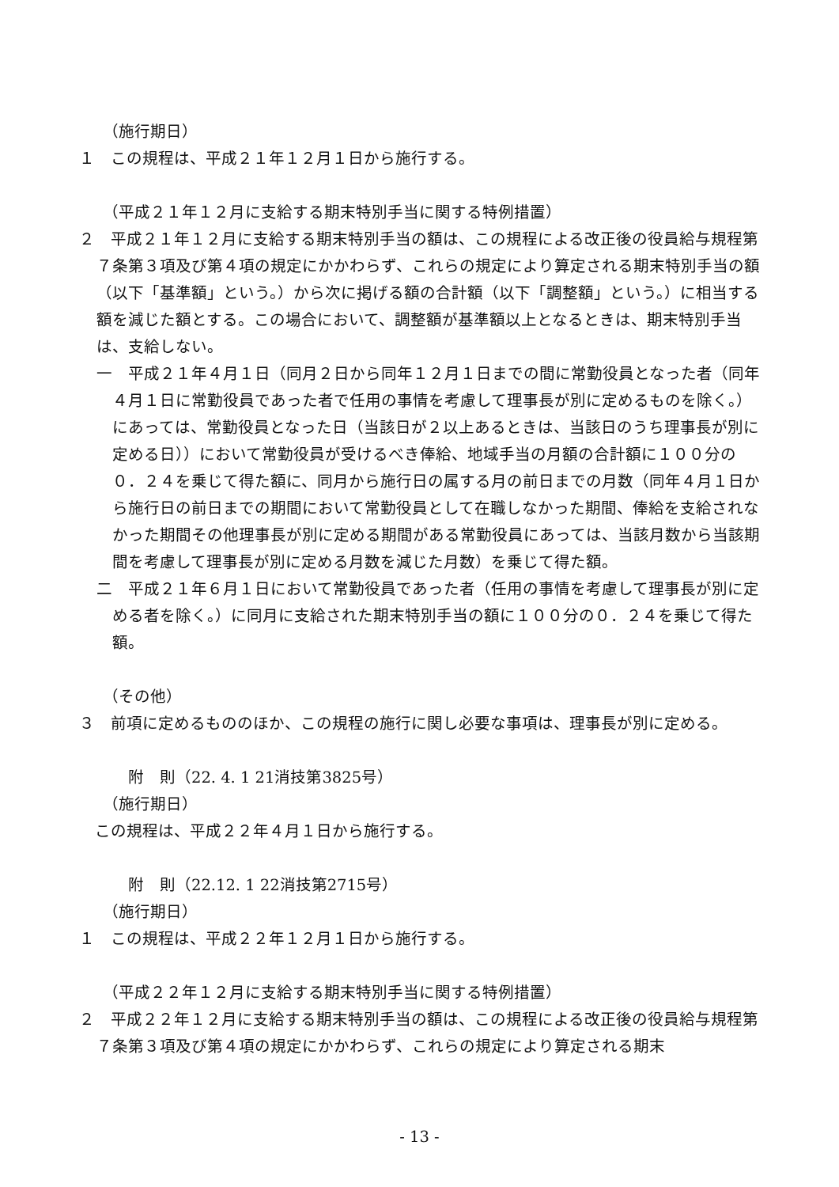（施行期日）
１　この規程は、平成２１年１２月１日から施行する。
（平成２１年１２月に支給する期末特別手当に関する特例措置）
２　平成２１年１２月に支給する期末特別手当の額は、この規程による改正後の役員給与規程第７条第３項及び第４項の規定にかかわらず、これらの規定により算定される期末特別手当の額（以下「基準額」という。）から次に掲げる額の合計額（以下「調整額」という。）に相当する額を減じた額とする。この場合において、調整額が基準額以上となるときは、期末特別手当は、支給しない。
一　平成２１年４月１日（同月２日から同年１２月１日までの間に常勤役員となった者（同年４月１日に常勤役員であった者で任用の事情を考慮して理事長が別に定めるものを除く。）にあっては、常勤役員となった日（当該日が２以上あるときは、当該日のうち理事長が別に定める日））において常勤役員が受けるべき俸給、地域手当の月額の合計額に１００分の０．２４を乗じて得た額に、同月から施行日の属する月の前日までの月数（同年４月１日から施行日の前日までの期間において常勤役員として在職しなかった期間、俸給を支給されなかった期間その他理事長が別に定める期間がある常勤役員にあっては、当該月数から当該期間を考慮して理事長が別に定める月数を減じた月数）を乗じて得た額。
二　平成２１年６月１日において常勤役員であった者（任用の事情を考慮して理事長が別に定める者を除く。）に同月に支給された期末特別手当の額に１００分の０．２４を乗じて得た額。
（その他）
３　前項に定めるもののほか、この規程の施行に関し必要な事項は、理事長が別に定める。
附　則（22. 4. 1 21消技第3825号）
（施行期日）
この規程は、平成２２年４月１日から施行する。
附　則（22.12. 1 22消技第2715号）
（施行期日）
１　この規程は、平成２２年１２月１日から施行する。
（平成２２年１２月に支給する期末特別手当に関する特例措置）
２　平成２２年１２月に支給する期末特別手当の額は、この規程による改正後の役員給与規程第７条第３項及び第４項の規定にかかわらず、これらの規定により算定される期末
- 13 -